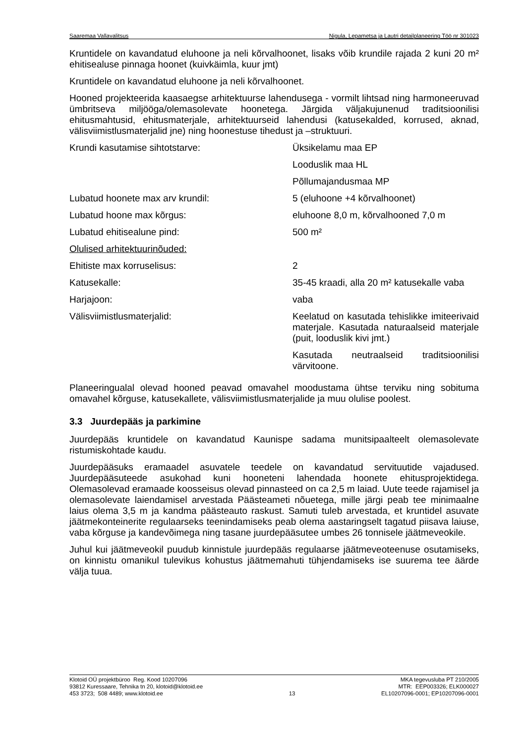Saaremaa Vallavalitsus Nigula, Lepametsa ja Lautri detailplaneering Töö nr 301023
Kruntidele on kavandatud eluhoone ja neli kõrvalhoonet, lisaks võib krundile rajada 2 kuni 20 m² ehitisealuse pinnaga hoonet (kuivkäimla, kuur jmt)
Kruntidele on kavandatud eluhoone ja neli kõrvalhoonet.
Hooned projekteerida kaasaegse arhitektuurse lahendusega - vormilt lihtsad ning harmoneeruvad ümbritseva miljööga/olemasolevate hoonetega. Järgida väljakujunenud traditsioonilisi ehitusmahtusid, ehitusmaterjale, arhitektuurseid lahendusi (katusekalded, korrused, aknad, välisviimistlusmaterjalid jne) ning hoonestuse tihedust ja –struktuuri.
| Krundi kasutamise sihtotstarve: | Üksikelamu maa EP |
| | Looduslik maa HL |
| | Põllumajandusmaa MP |
| Lubatud hoonete max arv krundil: | 5 (eluhoone +4 kõrvalhoonet) |
| Lubatud hoone max kõrgus: | eluhoone 8,0 m, kõrvalhooned 7,0 m |
| Lubatud ehitisealune pind: | 500 m² |
| Olulised arhitektuurinõuded: | |
| Ehitiste max korruselisus: | 2 |
| Katusekalle: | 35-45 kraadi, alla 20 m² katusekalle vaba |
| Harjajoon: | vaba |
| Välisviimistlusmaterjalid: | Keelatud on kasutada tehislikke imiteerivaid materjale. Kasutada naturaalseid materjale (puit, looduslik kivi jmt.) |
| | Kasutada neutraalseid traditsioonilisi värvitoone. |
Planeeringualal olevad hooned peavad omavahel moodustama ühtse terviku ning sobituma omavahel kõrguse, katusekallete, välisviimistlusmaterjalide ja muu olulise poolest.
3.3 Juurdepääs ja parkimine
Juurdepääs kruntidele on kavandatud Kaunispe sadama munitsipaalteelt olemasolevate ristumiskohtade kaudu.
Juurdepääsuks eramaadel asuvatele teedele on kavandatud servituutide vajadused. Juurdepääsuteede asukohad kuni hooneteni lahendada hoonete ehitusprojektidega. Olemasolevad eramaade koosseisus olevad pinnasteed on ca 2,5 m laiad. Uute teede rajamisel ja olemasolevate laiendamisel arvestada Päästeameti nõuetega, mille järgi peab tee minimaalne laius olema 3,5 m ja kandma päästeauto raskust. Samuti tuleb arvestada, et kruntidel asuvate jäätmekonteinerite regulaarseks teenindamiseks peab olema aastaringselt tagatud piisava laiuse, vaba kõrguse ja kandevõimega ning tasane juurdepääsutee umbes 26 tonnisele jäätmeveokile.
Juhul kui jäätmeveokil puudub kinnistule juurdepääs regulaarse jäätmeveoteenuse osutamiseks, on kinnistu omanikul tulevikus kohustus jäätmemahuti tühjendamiseks ise suurema tee äärde välja tuua.
Klotoid OÜ projektbüroo Reg. Kood 10207096
93812 Kuressaare, Tehnika tn 20, klotoid@klotoid.ee
453 3723; 508 4489; www.klotoid.ee
13 MKA tegevusluba PT 210/2005
MTR: EEP003326; ELK000027
EL10207096-0001; EP10207096-0001